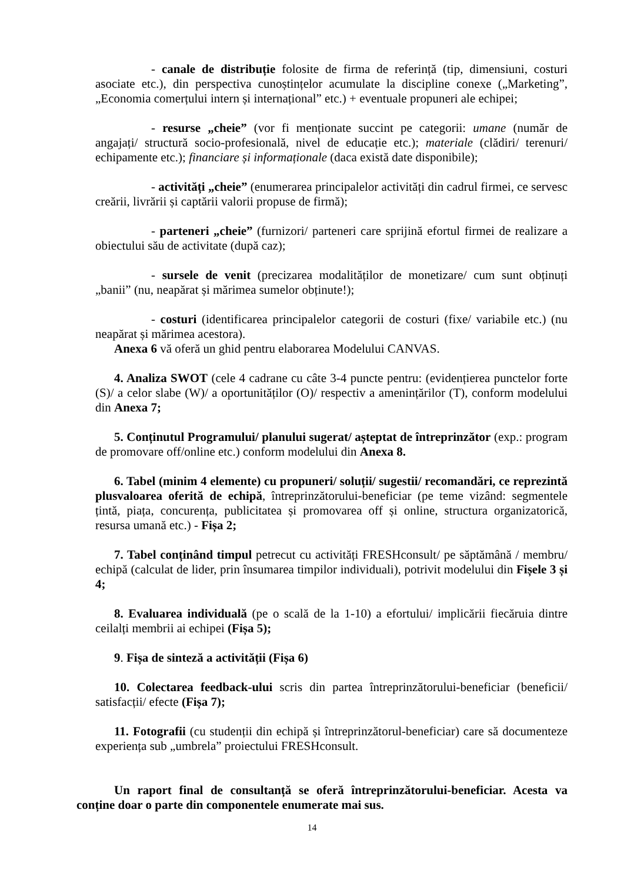- canale de distribuție folosite de firma de referință (tip, dimensiuni, costuri asociate etc.), din perspectiva cunoștințelor acumulate la discipline conexe („Marketing”, „Economia comerțului intern și internațional” etc.) + eventuale propuneri ale echipei;
- resurse „cheie” (vor fi menționate succint pe categorii: umane (număr de angajați/ structură socio-profesională, nivel de educație etc.); materiale (clădiri/ terenuri/ echipamente etc.); financiare și informaționale (daca există date disponibile);
- activități „cheie” (enumerarea principalelor activități din cadrul firmei, ce servesc creării, livrării și captării valorii propuse de firmă);
- parteneri „cheie” (furnizori/ parteneri care sprijină efortul firmei de realizare a obiectului său de activitate (după caz);
- sursele de venit (precizarea modalităților de monetizare/ cum sunt obținuți „banii” (nu, neapărat și mărimea sumelor obținute!);
- costuri (identificarea principalelor categorii de costuri (fixe/ variabile etc.) (nu neapărat și mărimea acestora).
Anexa 6 vă oferă un ghid pentru elaborarea Modelului CANVAS.
4. Analiza SWOT (cele 4 cadrane cu câte 3-4 puncte pentru: (evidențierea punctelor forte (S)/ a celor slabe (W)/ a oportunităților (O)/ respectiv a amenințărilor (T), conform modelului din Anexa 7;
5. Conținutul Programului/ planului sugerat/ așteptat de întreprinzător (exp.: program de promovare off/online etc.) conform modelului din Anexa 8.
6. Tabel (minim 4 elemente) cu propuneri/ soluții/ sugestii/ recomandări, ce reprezintă plusvaloarea oferită de echipă, întreprinzătorului-beneficiar (pe teme vizând: segmentele țintă, piața, concurența, publicitatea și promovarea off și online, structura organizatorică, resursa umană etc.) - Fișa 2;
7. Tabel conținând timpul petrecut cu activități FRESHconsult/ pe săptămână / membru/ echipă (calculat de lider, prin însumarea timpilor individuali), potrivit modelului din Fișele 3 și 4;
8. Evaluarea individuală (pe o scală de la 1-10) a efortului/ implicării fiecăruia dintre ceilalți membrii ai echipei (Fișa 5);
9. Fișa de sinteză a activității (Fișa 6)
10. Colectarea feedback-ului scris din partea întreprinzătorului-beneficiar (beneficii/ satisfacții/ efecte (Fișa 7);
11. Fotografii (cu studenții din echipă și întreprinzătorul-beneficiar) care să documenteze experiența sub „umbrela” proiectului FRESHconsult.
Un raport final de consultanță se oferă întreprinzătorului-beneficiar. Acesta va conține doar o parte din componentele enumerate mai sus.
14